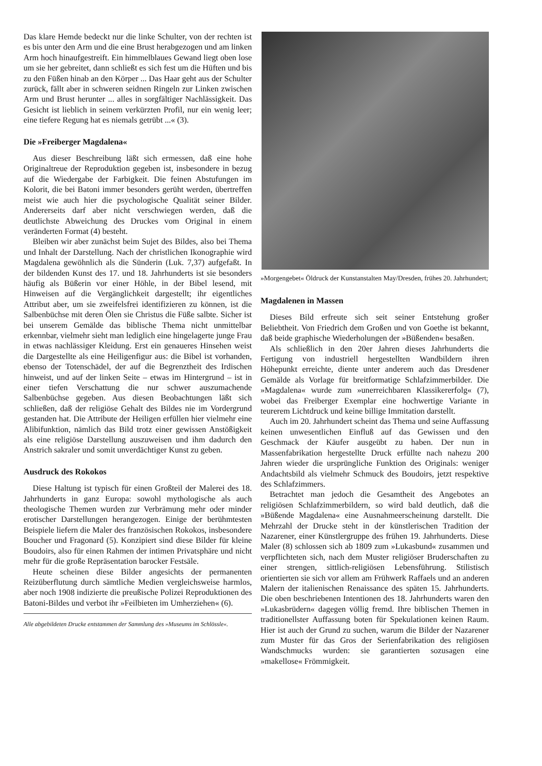Das klare Hemde bedeckt nur die linke Schulter, von der rechten ist es bis unter den Arm und die eine Brust herabgezogen und am linken Arm hoch hinaufgestreift. Ein himmelblaues Gewand liegt oben lose um sie her gebreitet, dann schließt es sich fest um die Hüften und bis zu den Füßen hinab an den Körper ... Das Haar geht aus der Schulter zurück, fällt aber in schweren seidnen Ringeln zur Linken zwischen Arm und Brust herunter ... alles in sorgfältiger Nachlässigkeit. Das Gesicht ist lieblich in seinem verkürzten Profil, nur ein wenig leer; eine tiefere Regung hat es niemals getrübt ...« (3).
Die »Freiberger Magdalena«
Aus dieser Beschreibung läßt sich ermessen, daß eine hohe Originaltreue der Reproduktion gegeben ist, insbesondere in bezug auf die Wiedergabe der Farbigkeit. Die feinen Abstufungen im Kolorit, die bei Batoni immer besonders gerüht werden, übertreffen meist wie auch hier die psychologische Qualität seiner Bilder. Andererseits darf aber nicht verschwiegen werden, daß die deutlichste Abweichung des Druckes vom Original in einem veränderten Format (4) besteht.
Bleiben wir aber zunächst beim Sujet des Bildes, also bei Thema und Inhalt der Darstellung. Nach der christlichen Ikonographie wird Magdalena gewöhnlich als die Sünderin (Luk. 7,37) aufgefaßt. In der bildenden Kunst des 17. und 18. Jahrhunderts ist sie besonders häufig als Büßerin vor einer Höhle, in der Bibel lesend, mit Hinweisen auf die Vergänglichkeit dargestellt; ihr eigentliches Attribut aber, um sie zweifelsfrei identifizieren zu können, ist die Salbenbüchse mit deren Ölen sie Christus die Füße salbte. Sicher ist bei unserem Gemälde das biblische Thema nicht unmittelbar erkennbar, vielmehr sieht man lediglich eine hingelagerte junge Frau in etwas nachlässiger Kleidung. Erst ein genaueres Hinsehen weist die Dargestellte als eine Heiligenfigur aus: die Bibel ist vorhanden, ebenso der Totenschädel, der auf die Begrenztheit des Irdischen hinweist, und auf der linken Seite – etwas im Hintergrund – ist in einer tiefen Verschattung die nur schwer auszumachende Salbenbüchse gegeben. Aus diesen Beobachtungen läßt sich schließen, daß der religiöse Gehalt des Bildes nie im Vordergrund gestanden hat. Die Attribute der Heiligen erfüllen hier vielmehr eine Alibifunktion, nämlich das Bild trotz einer gewissen Anstößigkeit als eine religiöse Darstellung auszuweisen und ihm dadurch den Anstrich sakraler und somit unverdächtiger Kunst zu geben.
Ausdruck des Rokokos
Diese Haltung ist typisch für einen Großteil der Malerei des 18. Jahrhunderts in ganz Europa: sowohl mythologische als auch theologische Themen wurden zur Verbrämung mehr oder minder erotischer Darstellungen herangezogen. Einige der berühmtesten Beispiele liefern die Maler des französischen Rokokos, insbesondere Boucher und Fragonard (5). Konzipiert sind diese Bilder für kleine Boudoirs, also für einen Rahmen der intimen Privatsphäre und nicht mehr für die große Repräsentation barocker Festsäle.
Heute scheinen diese Bilder angesichts der permanenten Reizüberflutung durch sämtliche Medien vergleichsweise harmlos, aber noch 1908 indizierte die preußische Polizei Reproduktionen des Batoni-Bildes und verbot ihr »Feilbieten im Umherziehen« (6).
Alle abgebildeten Drucke entstammen der Sammlung des »Museums im Schlössle«.
»Morgengebet« Öldruck der Kunstanstalten May/Dresden, frühes 20. Jahrhundert;
Magdalenen in Massen
Dieses Bild erfreute sich seit seiner Entstehung großer Beliebtheit. Von Friedrich dem Großen und von Goethe ist bekannt, daß beide graphische Wiederholungen der »Büßenden« besaßen.
Als schließlich in den 20er Jahren dieses Jahrhunderts die Fertigung von industriell hergestellten Wandbildern ihren Höhepunkt erreichte, diente unter anderem auch das Dresdener Gemälde als Vorlage für breitformatige Schlafzimmerbilder. Die »Magdalena« wurde zum »unerreichbaren Klassikererfolg« (7), wobei das Freiberger Exemplar eine hochwertige Variante in teurerem Lichtdruck und keine billige Immitation darstellt.
Auch im 20. Jahrhundert scheint das Thema und seine Auffassung keinen unwesentlichen Einfluß auf das Gewissen und den Geschmack der Käufer ausgeübt zu haben. Der nun in Massenfabrikation hergestellte Druck erfüllte nach nahezu 200 Jahren wieder die ursprüngliche Funktion des Originals: weniger Andachtsbild als vielmehr Schmuck des Boudoirs, jetzt respektive des Schlafzimmers.
Betrachtet man jedoch die Gesamtheit des Angebotes an religiösen Schlafzimmerbildern, so wird bald deutlich, daß die »Büßende Magdalena« eine Ausnahmeerscheinung darstellt. Die Mehrzahl der Drucke steht in der künstlerischen Tradition der Nazarener, einer Künstlergruppe des frühen 19. Jahrhunderts. Diese Maler (8) schlossen sich ab 1809 zum »Lukasbund« zusammen und verpflichteten sich, nach dem Muster religiöser Bruderschaften zu einer strengen, sittlich-religiösen Lebensführung. Stilistisch orientierten sie sich vor allem am Frühwerk Raffaels und an anderen Malern der italienischen Renaissance des späten 15. Jahrhunderts. Die oben beschriebenen Intentionen des 18. Jahrhunderts waren den »Lukasbrüdern« dagegen völlig fremd. Ihre biblischen Themen in traditionellster Auffassung boten für Spekulationen keinen Raum. Hier ist auch der Grund zu suchen, warum die Bilder der Nazarener zum Muster für das Gros der Serienfabrikation des religiösen Wandschmucks wurden: sie garantierten sozusagen eine »makellose« Frömmigkeit.